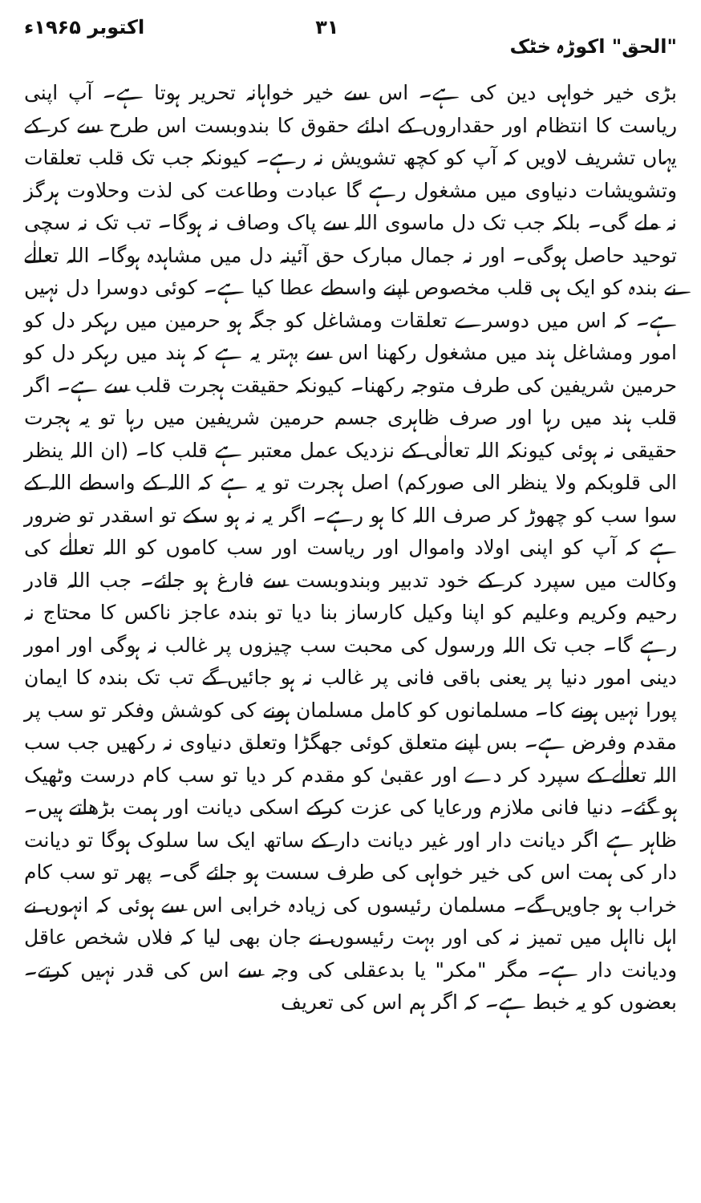"الحق" اکوڑہ خٹک ۳۱ اکتوبر ۱۹۶۵ء
بڑی خیر خواہی دین کی ہے۔ اس سے خیر خواہانہ تحریر ہوتا ہے۔ آپ اپنی ریاست کا انتظام اور حقداروں کے ادائے حقوق کا بندوبست اس طرح سے کر کے یہاں تشریف لاویں کہ آپ کو کچھ تشویش نہ رہے۔ کیونکہ جب تک قلب تعلقات وتشویشات دنیاوی میں مشغول رہے گا عبادت وطاعت کی لذت وحلاوت ہرگز نہ ملے گی۔ بلکہ جب تک دل ماسوی اللہ سے پاک وصاف نہ ہوگا۔ تب تک نہ سچی توحید حاصل ہوگی۔ اور نہ جمال مبارک حق آئینہ دل میں مشاہدہ ہوگا۔ اللہ تعالٰے نے بندہ کو ایک ہی قلب مخصوص اپنے واسطے عطا کیا ہے۔ کوئی دوسرا دل نہیں ہے۔ کہ اس میں دوسرے تعلقات ومشاغل کو جگہ ہو حرمین میں رہکر دل کو امور ومشاغل ہند میں مشغول رکھنا اس سے بہتر یہ ہے کہ ہند میں رہکر دل کو حرمین شریفین کی طرف متوجہ رکھنا۔ کیونکہ حقیقت ہجرت قلب سے ہے۔ اگر قلب ہند میں رہا اور صرف ظاہری جسم حرمین شریفین میں رہا تو یہ ہجرت حقیقی نہ ہوئی کیونکہ اللہ تعالٰی کے نزدیک عمل معتبر ہے قلب کا۔ (ان اللہ ینظر الی قلوبکم ولا ینظر الی صورکم) اصل ہجرت تو یہ ہے کہ اللہ کے واسطے اللہ کے سوا سب کو چھوڑ کر صرف اللہ کا ہو رہے۔ اگر یہ نہ ہو سکے تو اسقدر تو ضرور ہے کہ آپ کو اپنی اولاد واموال اور ریاست اور سب کاموں کو اللہ تعالٰے کی وکالت میں سپرد کر کے خود تدبیر وبندوبست سے فارغ ہو جائے۔ جب اللہ قادر رحیم وکریم وعلیم کو اپنا وکیل کارساز بنا دیا تو بندہ عاجز ناکس کا محتاج نہ رہے گا۔ جب تک اللہ ورسول کی محبت سب چیزوں پر غالب نہ ہوگی اور امور دینی امور دنیا پر یعنی باقی فانی پر غالب نہ ہو جائیں گے تب تک بندہ کا ایمان پورا نہیں ہونے کا۔ مسلمانوں کو کامل مسلمان ہونے کی کوشش وفکر تو سب پر مقدم وفرض ہے۔ بس اپنے متعلق کوئی جھگڑا وتعلق دنیاوی نہ رکھیں جب سب اللہ تعالٰے کے سپرد کر دے اور عقبیٰ کو مقدم کر دیا تو سب کام درست وٹھیک ہو گئے۔ دنیا فانی ملازم ورعایا کی عزت کرکے اسکی دیانت اور ہمت بڑھاتے ہیں۔ ظاہر ہے اگر دیانت دار اور غیر دیانت دار کے ساتھ ایک سا سلوک ہوگا تو دیانت دار کی ہمت اس کی خیر خواہی کی طرف سست ہو جائے گی۔ پھر تو سب کام خراب ہو جاویں گے۔ مسلمان رئیسوں کی زیادہ خرابی اس سے ہوئی کہ انہوں نے اہل نااہل میں تمیز نہ کی اور بہت رئیسوں نے جان بھی لیا کہ فلاں شخص عاقل ودیانت دار ہے۔ مگر "مکر" یا بدعقلی کی وجہ سے اس کی قدر نہیں کرتے۔ بعضوں کو یہ خبط ہے۔ کہ اگر ہم اس کی تعریف